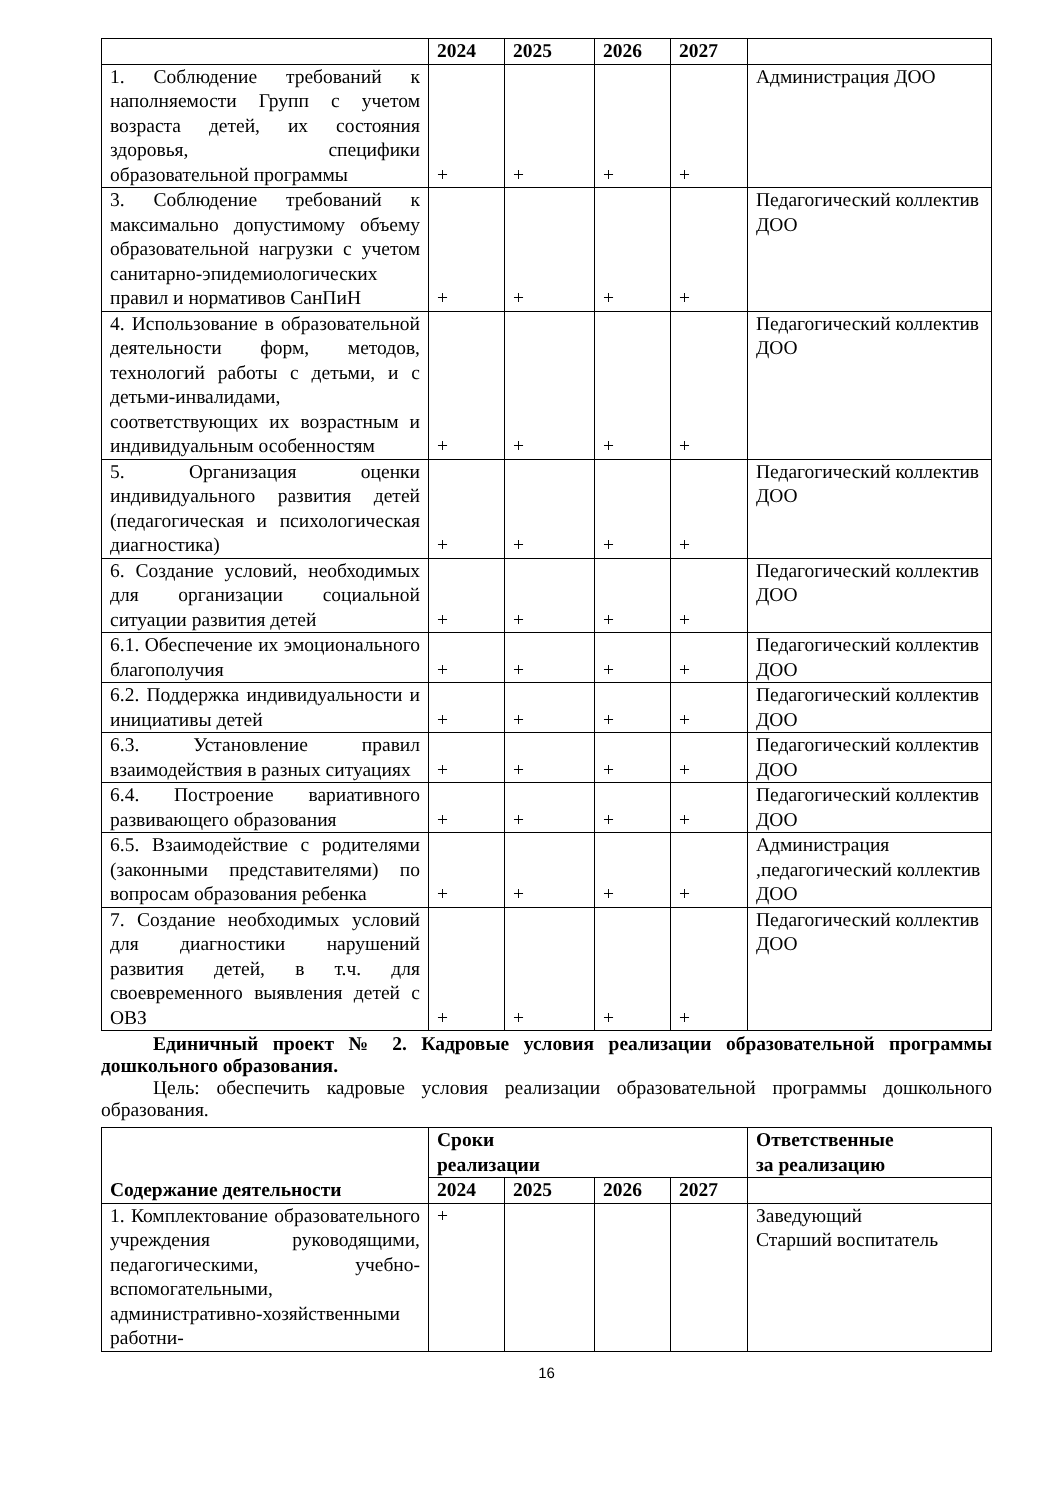| | 2024 | 2025 | 2026 | 2027 | |
| --- | --- | --- | --- | --- | --- |
| 1. Соблюдение требований к наполняемости Групп с учетом возраста детей, их состояния здоровья, специфики образовательной программы | + | + | + | + | Администрация ДОО |
| 3. Соблюдение требований к максимально допустимому объему образовательной нагрузки с учетом санитарно-эпидемиологических правил и нормативов СанПиН | + | + | + | + | Педагогический коллектив ДОО |
| 4. Использование в образовательной деятельности форм, методов, технологий работы с детьми, и с детьми-инвалидами, соответствующих их возрастным и индивидуальным особенностям | + | + | + | + | Педагогический коллектив ДОО |
| 5. Организация оценки индивидуального развития детей (педагогическая и психологическая диагностика) | + | + | + | + | Педагогический коллектив ДОО |
| 6. Создание условий, необходимых для организации социальной ситуации развития детей | + | + | + | + | Педагогический коллектив ДОО |
| 6.1. Обеспечение их эмоционального благополучия | + | + | + | + | Педагогический коллектив ДОО |
| 6.2. Поддержка индивидуальности и инициативы детей | + | + | + | + | Педагогический коллектив ДОО |
| 6.3. Установление правил взаимодействия в разных ситуациях | + | + | + | + | Педагогический коллектив ДОО |
| 6.4. Построение вариативного развивающего образования | + | + | + | + | Педагогический коллектив ДОО |
| 6.5. Взаимодействие с родителями (законными представителями) по вопросам образования ребенка | + | + | + | + | Администрация ,педагогический коллектив ДОО |
| 7. Создание необходимых условий для диагностики нарушений развития детей, в т.ч. для своевременного выявления детей с ОВЗ | + | + | + | + | Педагогический коллектив ДОО |
Единичный проект № 2. Кадровые условия реализации образовательной программы дошкольного образования.
Цель: обеспечить кадровые условия реализации образовательной программы дошкольного образования.
| Содержание деятельности | Сроки реализации | | | | Ответственные за реализацию |
| --- | --- | --- | --- | --- | --- |
| | 2024 | 2025 | 2026 | 2027 | |
| 1. Комплектование образовательного учреждения руководящими, педагогическими, учебно-вспомогательными, административно-хозяйственными работни- | + | | | | Заведующий Старший воспитатель |
16